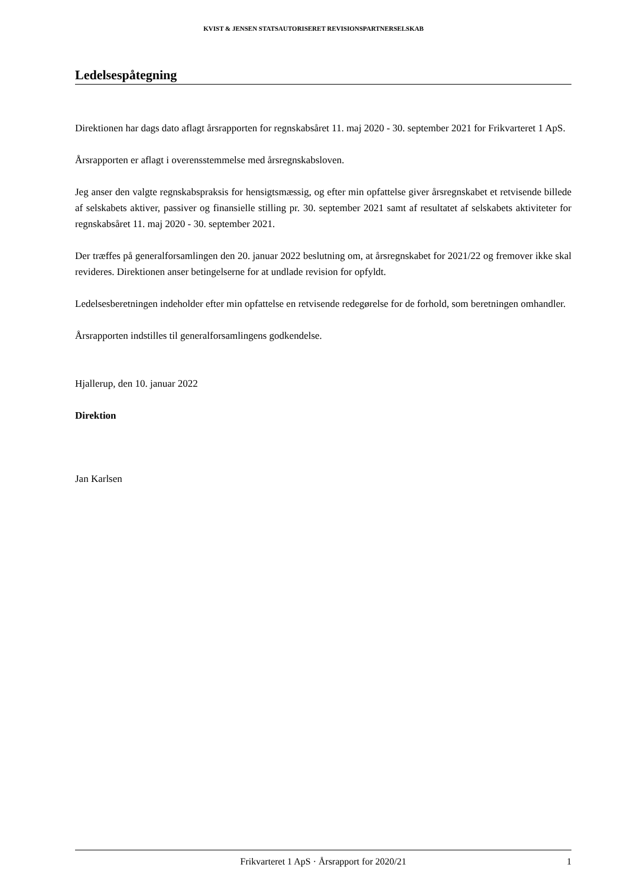KVIST & JENSEN STATSAUTORISERET REVISIONSPARTNERSELSKAB
Ledelsespåtegning
Direktionen har dags dato aflagt årsrapporten for regnskabsåret 11. maj 2020 - 30. september 2021 for Frikvarteret 1 ApS.
Årsrapporten er aflagt i overensstemmelse med årsregnskabsloven.
Jeg anser den valgte regnskabspraksis for hensigtsmæssig, og efter min opfattelse giver årsregnskabet et retvisende billede af selskabets aktiver, passiver og finansielle stilling pr. 30. september 2021 samt af resultatet af selskabets aktiviteter for regnskabsåret 11. maj 2020 - 30. september 2021.
Der træffes på generalforsamlingen den 20. januar 2022 beslutning om, at årsregnskabet for 2021/22 og fremover ikke skal revideres. Direktionen anser betingelserne for at undlade revision for opfyldt.
Ledelsesberetningen indeholder efter min opfattelse en retvisende redegørelse for de forhold, som beretningen omhandler.
Årsrapporten indstilles til generalforsamlingens godkendelse.
Hjallerup, den 10. januar 2022
Direktion
Jan Karlsen
Frikvarteret 1 ApS · Årsrapport for 2020/21 1